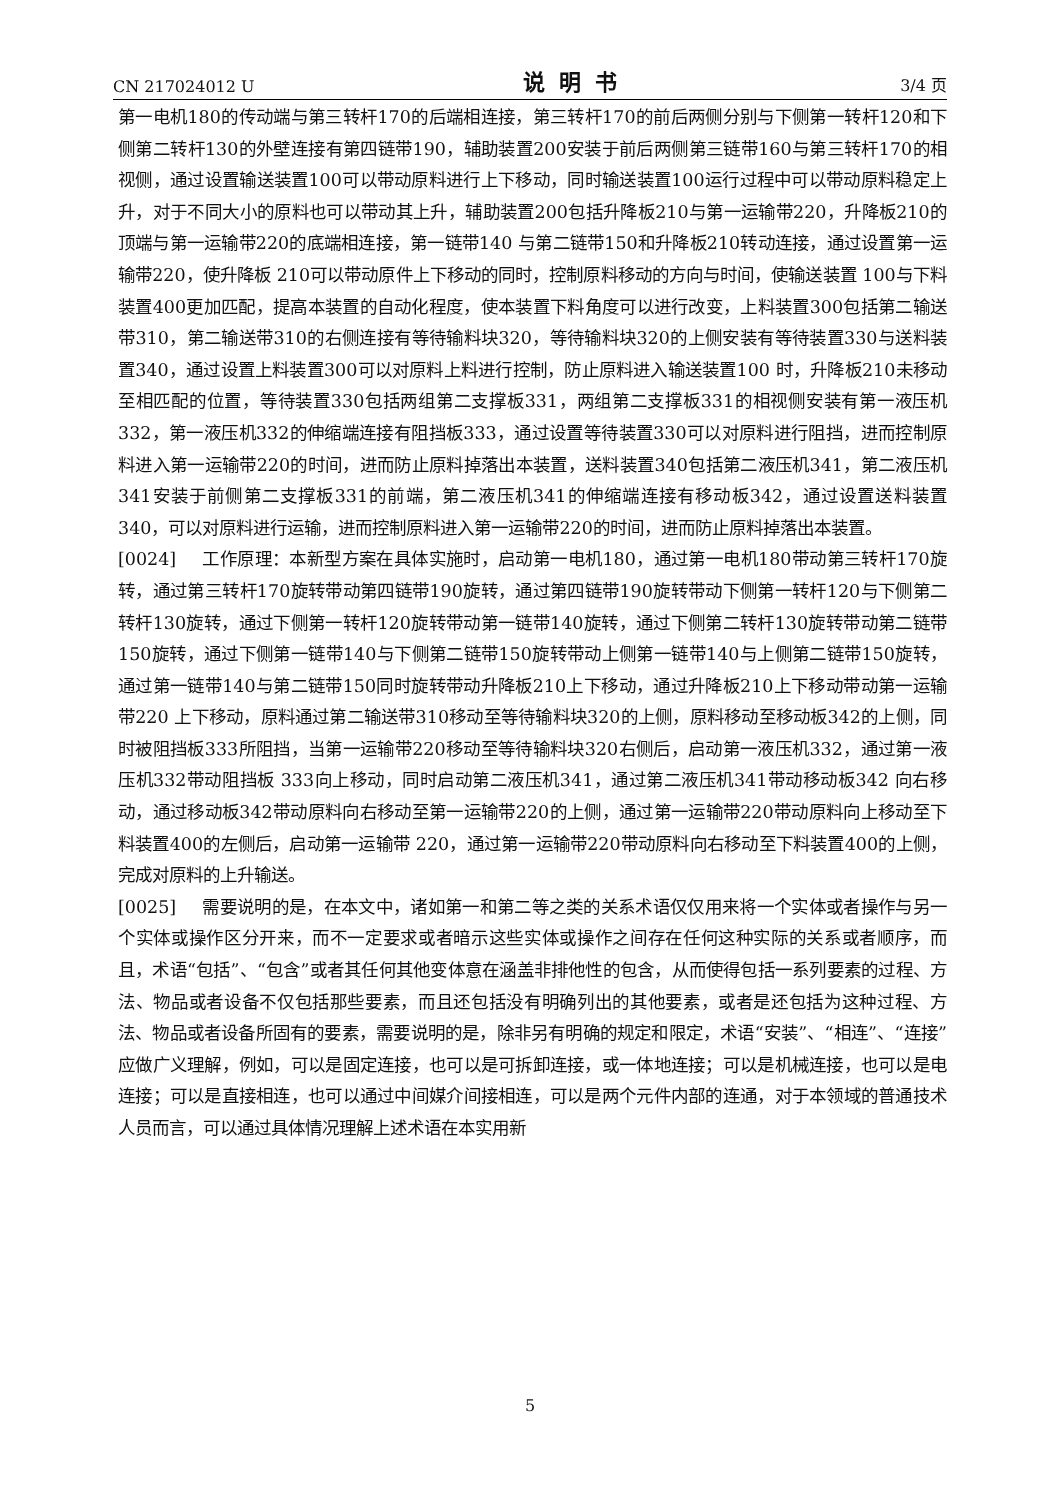CN 217024012 U 说明书 3/4 页
第一电机180的传动端与第三转杆170的后端相连接，第三转杆170的前后两侧分别与下侧第一转杆120和下侧第二转杆130的外壁连接有第四链带190，辅助装置200安装于前后两侧第三链带160与第三转杆170的相视侧，通过设置输送装置100可以带动原料进行上下移动，同时输送装置100运行过程中可以带动原料稳定上升，对于不同大小的原料也可以带动其上升，辅助装置200包括升降板210与第一运输带220，升降板210的顶端与第一运输带220的底端相连接，第一链带140 与第二链带150和升降板210转动连接，通过设置第一运输带220，使升降板 210可以带动原件上下移动的同时，控制原料移动的方向与时间，使输送装置 100与下料装置400更加匹配，提高本装置的自动化程度，使本装置下料角度可以进行改变，上料装置300包括第二输送带310，第二输送带310的右侧连接有等待输料块320，等待输料块320的上侧安装有等待装置330与送料装置340，通过设置上料装置300可以对原料上料进行控制，防止原料进入输送装置100 时，升降板210未移动至相匹配的位置，等待装置330包括两组第二支撑板331，两组第二支撑板331的相视侧安装有第一液压机332，第一液压机332的伸缩端连接有阻挡板333，通过设置等待装置330可以对原料进行阻挡，进而控制原料进入第一运输带220的时间，进而防止原料掉落出本装置，送料装置340包括第二液压机341，第二液压机341安装于前侧第二支撑板331的前端，第二液压机341的伸缩端连接有移动板342，通过设置送料装置340，可以对原料进行运输，进而控制原料进入第一运输带220的时间，进而防止原料掉落出本装置。
[0024] 工作原理：本新型方案在具体实施时，启动第一电机180，通过第一电机180带动第三转杆170旋转，通过第三转杆170旋转带动第四链带190旋转，通过第四链带190旋转带动下侧第一转杆120与下侧第二转杆130旋转，通过下侧第一转杆120旋转带动第一链带140旋转，通过下侧第二转杆130旋转带动第二链带150旋转，通过下侧第一链带140与下侧第二链带150旋转带动上侧第一链带140与上侧第二链带150旋转，通过第一链带140与第二链带150同时旋转带动升降板210上下移动，通过升降板210上下移动带动第一运输带220 上下移动，原料通过第二输送带310移动至等待输料块320的上侧，原料移动至移动板342的上侧，同时被阻挡板333所阻挡，当第一运输带220移动至等待输料块320右侧后，启动第一液压机332，通过第一液压机332带动阻挡板 333向上移动，同时启动第二液压机341，通过第二液压机341带动移动板342 向右移动，通过移动板342带动原料向右移动至第一运输带220的上侧，通过第一运输带220带动原料向上移动至下料装置400的左侧后，启动第一运输带 220，通过第一运输带220带动原料向右移动至下料装置400的上侧，完成对原料的上升输送。
[0025] 需要说明的是，在本文中，诸如第一和第二等之类的关系术语仅仅用来将一个实体或者操作与另一个实体或操作区分开来，而不一定要求或者暗示这些实体或操作之间存在任何这种实际的关系或者顺序，而且，术语“包括”、“包含”或者其任何其他变体意在涵盖非排他性的包含，从而使得包括一系列要素的过程、方法、物品或者设备不仅包括那些要素，而且还包括没有明确列出的其他要素，或者是还包括为这种过程、方法、物品或者设备所固有的要素，需要说明的是，除非另有明确的规定和限定，术语“安装”、“相连”、“连接”应做广义理解，例如，可以是固定连接，也可以是可拆卸连接，或一体地连接；可以是机械连接，也可以是电连接；可以是直接相连，也可以通过中间媒介间接相连，可以是两个元件内部的连通，对于本领域的普通技术人员而言，可以通过具体情况理解上述术语在本实用新
5